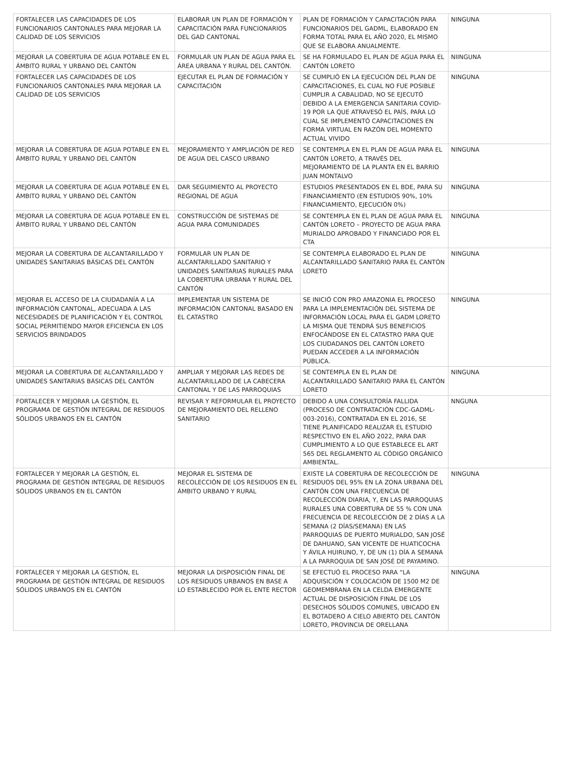| FORTALECER LAS CAPACIDADES DE LOS FUNCIONARIOS CANTONALES PARA MEJORAR LA CALIDAD DE LOS SERVICIOS | ELABORAR UN PLAN DE FORMACIÓN Y CAPACITACIÓN PARA FUNCIONARIOS DEL GAD CANTONAL | PLAN DE FORMACIÓN Y CAPACITACIÓN PARA FUNCIONARIOS DEL GADML, ELABORADO EN FORMA TOTAL PARA EL AÑO 2020, EL MISMO QUE SE ELABORA ANUALMENTE. | NINGUNA |
| MEJORAR LA COBERTURA DE AGUA POTABLE EN EL ÁMBITO RURAL Y URBANO DEL CANTÓN | FORMULAR UN PLAN DE AGUA PARA EL ÁREA URBANA Y RURAL DEL CANTÓN. | SE HA FORMULADO EL PLAN DE AGUA PARA EL CANTÓN LORETO | NIINGUNA |
| FORTALECER LAS CAPACIDADES DE LOS FUNCIONARIOS CANTONALES PARA MEJORAR LA CALIDAD DE LOS SERVICIOS | EJECUTAR EL PLAN DE FORMACIÓN Y CAPACITACIÓN | SE CUMPLIÓ EN LA EJECUCIÓN DEL PLAN DE CAPACITACIONES, EL CUAL NO FUE POSIBLE CUMPLIR A CABALIDAD, NO SE EJECUTÓ DEBIDO A LA EMERGENCIA SANITARIA COVID-19 POR LA QUE ATRAVESÓ EL PAÍS, PARA LO CUAL SE IMPLEMENTÓ CAPACITACIONES EN FORMA VIRTUAL EN RAZÓN DEL MOMENTO ACTUAL VIVIDO | NINGUNA |
| MEJORAR LA COBERTURA DE AGUA POTABLE EN EL ÁMBITO RURAL Y URBANO DEL CANTÓN | MEJORAMIENTO Y AMPLIACIÓN DE RED DE AGUA DEL CASCO URBANO | SE CONTEMPLA EN EL PLAN DE AGUA PARA EL CANTÓN LORETO, A TRAVÉS DEL MEJORAMIENTO DE LA PLANTA EN EL BARRIO JUAN MONTALVO | NINGUNA |
| MEJORAR LA COBERTURA DE AGUA POTABLE EN EL ÁMBITO RURAL Y URBANO DEL CANTÓN | DAR SEGUIMIENTO AL PROYECTO REGIONAL DE AGUA | ESTUDIOS PRESENTADOS EN EL BDE, PARA SU FINANCIAMIENTO (EN ESTUDIOS 90%, 10% FINANCIAMIENTO, EJECUCIÓN 0%) | NINGUNA |
| MEJORAR LA COBERTURA DE AGUA POTABLE EN EL ÁMBITO RURAL Y URBANO DEL CANTÓN | CONSTRUCCIÓN DE SISTEMAS DE AGUA PARA COMUNIDADES | SE CONTEMPLA EN EL PLAN DE AGUA PARA EL CANTÓN LORETO – PROYECTO DE AGUA PARA MURIALDO APROBADO Y FINANCIADO POR EL CTA | NINGUNA |
| MEJORAR LA COBERTURA DE ALCANTARILLADO Y UNIDADES SANITARIAS BÁSICAS DEL CANTÓN | FORMULAR UN PLAN DE ALCANTARILLADO SANITARIO Y UNIDADES SANITARIAS RURALES PARA LA COBERTURA URBANA Y RURAL DEL CANTÓN | SE CONTEMPLA ELABORADO EL PLAN DE ALCANTARILLADO SANITARIO PARA EL CANTÓN LORETO | NINGUNA |
| MEJORAR EL ACCESO DE LA CIUDADANÍA A LA INFORMACIÓN CANTONAL, ADECUADA A LAS NECESIDADES DE PLANIFICACIÓN Y EL CONTROL SOCIAL PERMITIENDO MAYOR EFICIENCIA EN LOS SERVICIOS BRINDADOS | IMPLEMENTAR UN SISTEMA DE INFORMACIÓN CANTONAL BASADO EN EL CATASTRO | SE INICIÓ CON PRO AMAZONIA EL PROCESO PARA LA IMPLEMENTACIÓN DEL SISTEMA DE INFORMACIÓN LOCAL PARA EL GADM LORETO LA MISMA QUE TENDRÁ SUS BENEFICIOS ENFOCÁNDOSE EN EL CATASTRO PARA QUE LOS CIUDADANOS DEL CANTÓN LORETO PUEDAN ACCEDER A LA INFORMACIÓN PÚBLICA. | NINGUNA |
| MEJORAR LA COBERTURA DE ALCANTARILLADO Y UNIDADES SANITARIAS BÁSICAS DEL CANTÓN | AMPLIAR Y MEJORAR LAS REDES DE ALCANTARILLADO DE LA CABECERA CANTONAL Y DE LAS PARROQUIAS | SE CONTEMPLA EN EL PLAN DE ALCANTARILLADO SANITARIO PARA EL CANTÓN LORETO | NINGUNA |
| FORTALECER Y MEJORAR LA GESTIÓN, EL PROGRAMA DE GESTIÓN INTEGRAL DE RESIDUOS SÓLIDOS URBANOS EN EL CANTÓN | REVISAR Y REFORMULAR EL PROYECTO DE MEJORAMIENTO DEL RELLENO SANITARIO | DEBIDO A UNA CONSULTORÍA FALLIDA (PROCESO DE CONTRATACIÓN CDC-GADML-003-2016), CONTRATADA EN EL 2016, SE TIENE PLANIFICADO REALIZAR EL ESTUDIO RESPECTIVO EN EL AÑO 2022, PARA DAR CUMPLIMIENTO A LO QUE ESTABLECE EL ART 565 DEL REGLAMENTO AL CÓDIGO ORGÁNICO AMBIENTAL. | NNGUNA |
| FORTALECER Y MEJORAR LA GESTIÓN, EL PROGRAMA DE GESTIÓN INTEGRAL DE RESIDUOS SÓLIDOS URBANOS EN EL CANTÓN | MEJORAR EL SISTEMA DE RECOLECCIÓN DE LOS RESIDUOS EN EL ÁMBITO URBANO Y RURAL | EXISTE LA COBERTURA DE RECOLECCIÓN DE RESIDUOS DEL 95% EN LA ZONA URBANA DEL CANTÓN CON UNA FRECUENCIA DE RECOLECCIÓN DIARIA, Y, EN LAS PARROQUIAS RURALES UNA COBERTURA DE 55 % CON UNA FRECUENCIA DE RECOLECCIÓN DE 2 DÍAS A LA SEMANA (2 DÍAS/SEMANA) EN LAS PARROQUIAS DE PUERTO MURIALDO, SAN JOSÉ DE DAHUANO, SAN VICENTE DE HUATICOCHA Y ÁVILA HUIRUNO, Y, DE UN (1) DÍA A SEMANA A LA PARROQUIA DE SAN JOSÉ DE PAYAMINO. | NINGUNA |
| FORTALECER Y MEJORAR LA GESTIÓN, EL PROGRAMA DE GESTIÓN INTEGRAL DE RESIDUOS SÓLIDOS URBANOS EN EL CANTÓN | MEJORAR LA DISPOSICIÓN FINAL DE LOS RESIDUOS URBANOS EN BASE A LO ESTABLECIDO POR EL ENTE RECTOR | SE EFECTUÓ EL PROCESO PARA “LA ADQUISICIÓN Y COLOCACIÓN DE 1500 M2 DE GEOMEMBRANA EN LA CELDA EMERGENTE ACTUAL DE DISPOSICIÓN FINAL DE LOS DESECHOS SÓLIDOS COMUNES, UBICADO EN EL BOTADERO A CIELO ABIERTO DEL CANTÓN LORETO, PROVINCIA DE ORELLANA | NINGUNA |